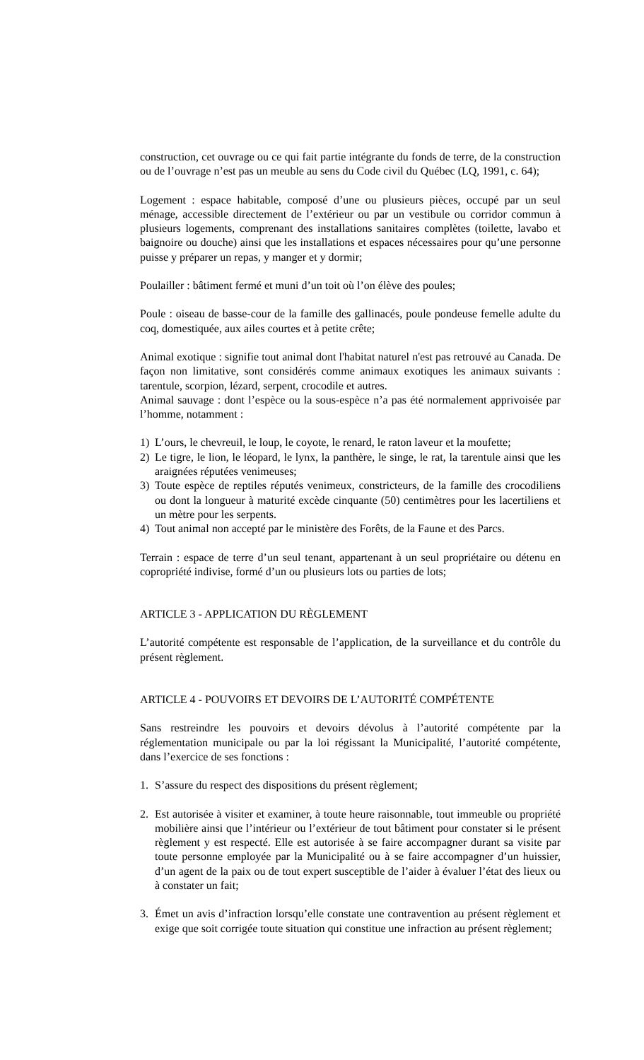construction, cet ouvrage ou ce qui fait partie intégrante du fonds de terre, de la construction ou de l’ouvrage n’est pas un meuble au sens du Code civil du Québec (LQ, 1991, c. 64);
Logement : espace habitable, composé d’une ou plusieurs pièces, occupé par un seul ménage, accessible directement de l’extérieur ou par un vestibule ou corridor commun à plusieurs logements, comprenant des installations sanitaires complètes (toilette, lavabo et baignoire ou douche) ainsi que les installations et espaces nécessaires pour qu’une personne puisse y préparer un repas, y manger et y dormir;
Poulailler : bâtiment fermé et muni d’un toit où l’on élève des poules;
Poule : oiseau de basse-cour de la famille des gallinacés, poule pondeuse femelle adulte du coq, domestiquée, aux ailes courtes et à petite crête;
Animal exotique : signifie tout animal dont l'habitat naturel n'est pas retrouvé au Canada. De façon non limitative, sont considérés comme animaux exotiques les animaux suivants : tarentule, scorpion, lézard, serpent, crocodile et autres.
Animal sauvage : dont l’espèce ou la sous-espèce n’a pas été normalement apprivoisée par l’homme, notamment :
1) L’ours, le chevreuil, le loup, le coyote, le renard, le raton laveur et la moufette;
2) Le tigre, le lion, le léopard, le lynx, la panthère, le singe, le rat, la tarentule ainsi que les araignées réputées venimeuses;
3) Toute espèce de reptiles réputés venimeux, constricteurs, de la famille des crocodiliens ou dont la longueur à maturité excède cinquante (50) centimètres pour les lacertiliens et un mètre pour les serpents.
4) Tout animal non accepté par le ministère des Forêts, de la Faune et des Parcs.
Terrain : espace de terre d’un seul tenant, appartenant à un seul propriétaire ou détenu en copropriété indivise, formé d’un ou plusieurs lots ou parties de lots;
ARTICLE 3 - APPLICATION DU RÈGLEMENT
L’autorité compétente est responsable de l’application, de la surveillance et du contrôle du présent règlement.
ARTICLE 4 - POUVOIRS ET DEVOIRS DE L’AUTORITÉ COMPÉTENTE
Sans restreindre les pouvoirs et devoirs dévolus à l’autorité compétente par la réglementation municipale ou par la loi régissant la Municipalité, l’autorité compétente, dans l’exercice de ses fonctions :
1. S’assure du respect des dispositions du présent règlement;
2. Est autorisée à visiter et examiner, à toute heure raisonnable, tout immeuble ou propriété mobilière ainsi que l’intérieur ou l’extérieur de tout bâtiment pour constater si le présent règlement y est respecté. Elle est autorisée à se faire accompagner durant sa visite par toute personne employée par la Municipalité ou à se faire accompagner d’un huissier, d’un agent de la paix ou de tout expert susceptible de l’aider à évaluer l’état des lieux ou à constater un fait;
3. Émet un avis d’infraction lorsqu’elle constate une contravention au présent règlement et exige que soit corrigée toute situation qui constitue une infraction au présent règlement;